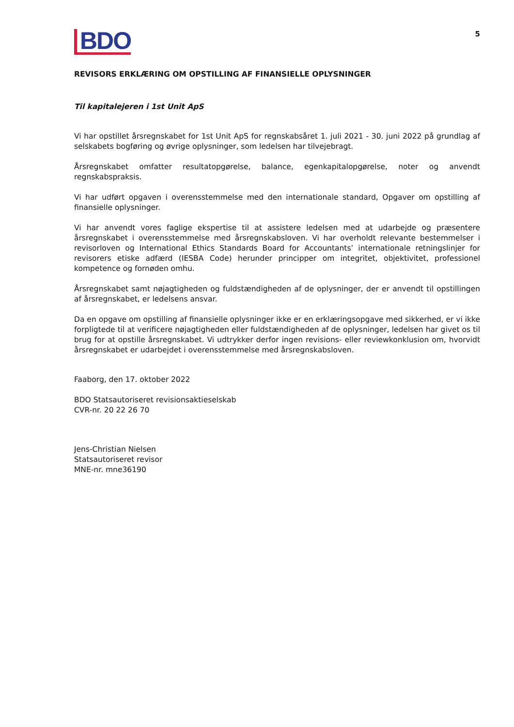BDO
5
REVISORS ERKLÆRING OM OPSTILLING AF FINANSIELLE OPLYSNINGER
Til kapitalejeren i 1st Unit ApS
Vi har opstillet årsregnskabet for 1st Unit ApS for regnskabsåret 1. juli 2021 - 30. juni 2022 på grundlag af selskabets bogføring og øvrige oplysninger, som ledelsen har tilvejebragt.
Årsregnskabet omfatter resultatopgørelse, balance, egenkapitalopgørelse, noter og anvendt regnskabspraksis.
Vi har udført opgaven i overensstemmelse med den internationale standard, Opgaver om opstilling af finansielle oplysninger.
Vi har anvendt vores faglige ekspertise til at assistere ledelsen med at udarbejde og præsentere årsregnskabet i overensstemmelse med årsregnskabsloven. Vi har overholdt relevante bestemmelser i revisorloven og International Ethics Standards Board for Accountants’ internationale retningslinjer for revisorers etiske adfærd (IESBA Code) herunder principper om integritet, objektivitet, professionel kompetence og fornøden omhu.
Årsregnskabet samt nøjagtigheden og fuldstændigheden af de oplysninger, der er anvendt til opstillingen af årsregnskabet, er ledelsens ansvar.
Da en opgave om opstilling af finansielle oplysninger ikke er en erklæringsopgave med sikkerhed, er vi ikke forpligtede til at verificere nøjagtigheden eller fuldstændigheden af de oplysninger, ledelsen har givet os til brug for at opstille årsregnskabet. Vi udtrykker derfor ingen revisions- eller reviewkonklusion om, hvorvidt årsregnskabet er udarbejdet i overensstemmelse med årsregnskabsloven.
Faaborg, den 17. oktober 2022
BDO Statsautoriseret revisionsaktieselskab
CVR-nr. 20 22 26 70
Jens-Christian Nielsen
Statsautoriseret revisor
MNE-nr. mne36190